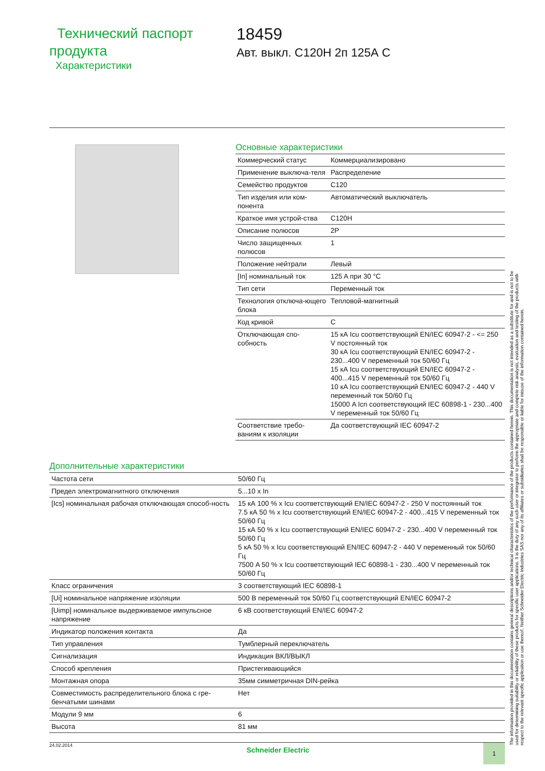Технический паспорт продукта
Характеристики
18459
Авт. выкл. C120H 2п 125А C
Основные характеристики
| Коммерческий статус | Коммерциализировано |
| Применение выключа-теля | Распределение |
| Семейство продуктов | C120 |
| Тип изделия или ком-понента | Автоматический выключатель |
| Краткое имя устрой-ства | C120H |
| Описание полюсов | 2P |
| Число защищенных полюсов | 1 |
| Положение нейтрали | Левый |
| [In] номинальный ток | 125 A при 30 °C |
| Тип сети | Переменный ток |
| Технология отключа-ющего блока | Тепловой-магнитный |
| Код кривой | C |
| Отключающая спо-собность | 15 кА Icu соответствующий EN/IEC 60947-2 - <= 250 V постоянный ток 30 кА Icu соответствующий EN/IEC 60947-2 - 230...400 V переменный ток 50/60 Гц 15 кА Icu соответствующий EN/IEC 60947-2 - 400...415 V переменный ток 50/60 Гц 10 кА Icu соответствующий EN/IEC 60947-2 - 440 V переменный ток 50/60 Гц 15000 A Icn соответствующий IEC 60898-1 - 230...400 V переменный ток 50/60 Гц |
| Соответствие требо-ваниям к изоляции | Да соответствующий IEC 60947-2 |
Дополнительные характеристики
| Частота сети | 50/60 Гц |
| Предел электромагнитного отключения | 5...10 x In |
| [Ics] номинальная рабочая отключающая способ-ность | 15 кА 100 % x Icu соответствующий EN/IEC 60947-2 - 250 V постоянный ток 7.5 кА 50 % x Icu соответствующий EN/IEC 60947-2 - 400...415 V переменный ток 50/60 Гц 15 кА 50 % x Icu соответствующий EN/IEC 60947-2 - 230...400 V переменный ток 50/60 Гц 5 кА 50 % x Icu соответствующий EN/IEC 60947-2 - 440 V переменный ток 50/60 Гц 7500 A 50 % x Icu соответствующий IEC 60898-1 - 230...400 V переменный ток 50/60 Гц |
| Класс ограничения | 3 соответствующий IEC 60898-1 |
| [Ui] номинальное напряжение изоляции | 500 В переменный ток 50/60 Гц соответствующий EN/IEC 60947-2 |
| [Uimp] номинальное выдерживаемое импульсное напряжение | 6 кВ соответствующий EN/IEC 60947-2 |
| Индикатор положения контакта | Да |
| Тип управления | Тумблерный переключатель |
| Сигнализация | Индикация ВКЛ/ВЫКЛ |
| Способ крепления | Пристегивающийся |
| Монтажная опора | 35мм симметричная DIN-рейка |
| Совместимость распределительного блока с гре-бенчатыми шинами | Нет |
| Модули 9 мм | 6 |
| Высота | 81 мм |
24.02.2014 Schneider Electric
1
The information provided in this documentation contains general descriptions and/or technical characteristics of the performance of the products contained herein. This documentation is not intended as a substitute for and is not to be used for determining suitability or reliability of these products for specific user applications. It is the duty of any such user or integrator to perform the appropriate and complete risk analysis, evaluation and testing of the products with respect to the relevant specific application or use thereof. Neither Schneider Electric Industries SAS nor any of its affiliates or subsidiaries shall be responsible or liable for misuse of the information contained herein.